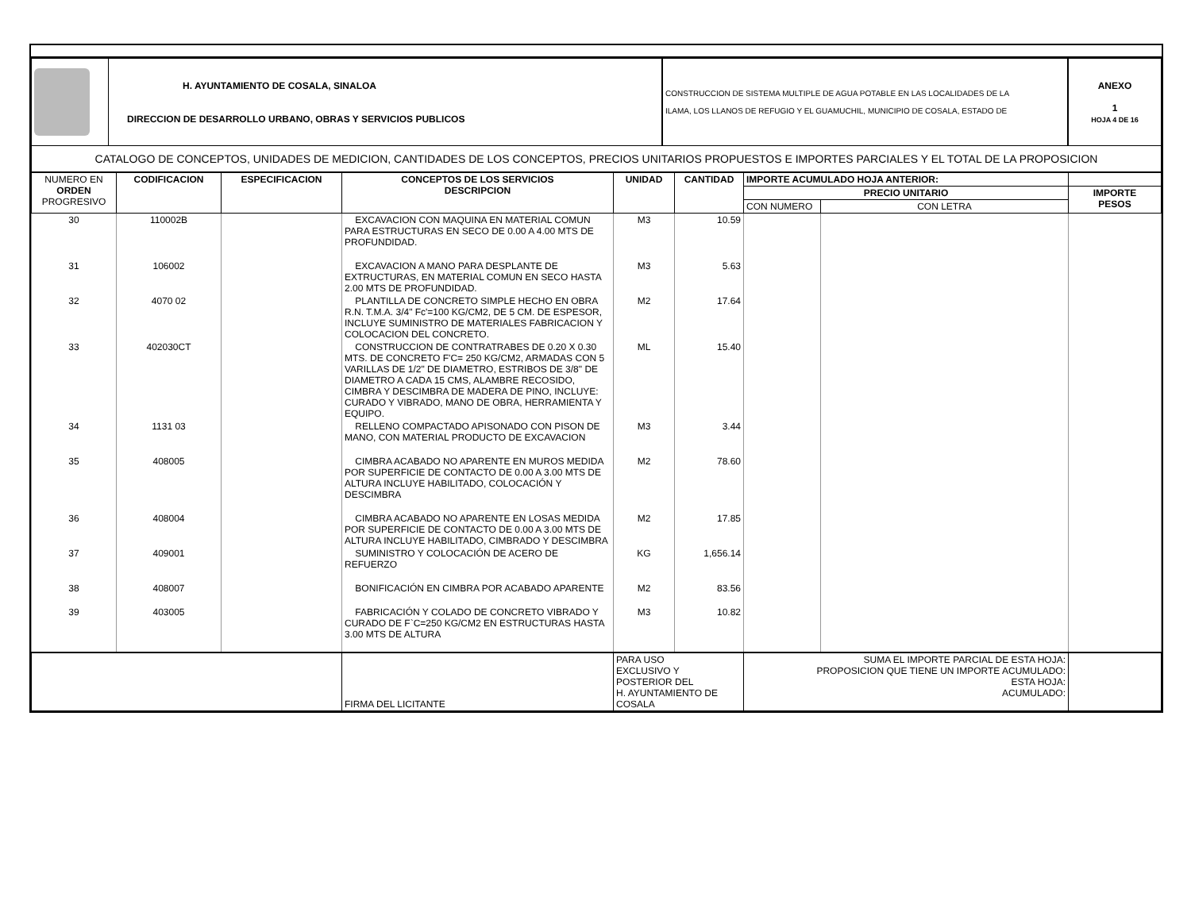| | H. AYUNTAMIENTO DE COSALA, SINALOA DIRECCION DE DESARROLLO URBANO, OBRAS Y SERVICIOS PUBLICOS | CONSTRUCCION DE SISTEMA MULTIPLE DE AGUA POTABLE EN LAS LOCALIDADES DE LA ILAMA, LOS LLANOS DE REFUGIO Y EL GUAMUCHIL, MUNICIPIO DE COSALA, ESTADO DE | ANEXO 1 HOJA 4 DE 16 |
| CATALOGO DE CONCEPTOS, UNIDADES DE MEDICION, CANTIDADES DE LOS CONCEPTOS, PRECIOS UNITARIOS PROPUESTOS E IMPORTES PARCIALES Y EL TOTAL DE LA PROPOSICION | | | |
| NUMERO EN ORDEN PROGRESIVO | CODIFICACION | ESPECIFICACION | CONCEPTOS DE LOS SERVICIOS DESCRIPCION | UNIDAD | CANTIDAD | IMPORTE ACUMULADO HOJA ANTERIOR: | | |
| --- | --- | --- | --- | --- | --- | --- | --- | --- |
| | | | | | | PRECIO UNITARIO | | IMPORTE PESOS |
| | | | | | | CON NUMERO | CON LETRA | |
| 30 | 110002B | | EXCAVACION CON MAQUINA EN MATERIAL COMUN PARA ESTRUCTURAS EN SECO DE 0.00 A 4.00 MTS DE PROFUNDIDAD. | M3 | 10.59 | | | |
| 31 | 106002 | | EXCAVACION A MANO PARA DESPLANTE DE EXTRUCTURAS, EN MATERIAL COMUN EN SECO HASTA 2.00 MTS DE PROFUNDIDAD. | M3 | 5.63 | | | |
| 32 | 4070 02 | | PLANTILLA DE CONCRETO SIMPLE HECHO EN OBRA R.N. T.M.A. 3/4" Fc'=100 KG/CM2, DE 5 CM. DE ESPESOR, INCLUYE SUMINISTRO DE MATERIALES FABRICACION Y COLOCACION DEL CONCRETO. | M2 | 17.64 | | | |
| 33 | 402030CT | | CONSTRUCCION DE CONTRATRABES DE 0.20 X 0.30 MTS. DE CONCRETO F'C= 250 KG/CM2, ARMADAS CON 5 VARILLAS DE 1/2" DE DIAMETRO, ESTRIBOS DE 3/8" DE DIAMETRO A CADA 15 CMS, ALAMBRE RECOSIDO, CIMBRA Y DESCIMBRA DE MADERA DE PINO, INCLUYE: CURADO Y VIBRADO, MANO DE OBRA, HERRAMIENTA Y EQUIPO. | ML | 15.40 | | | |
| 34 | 1131 03 | | RELLENO COMPACTADO APISONADO CON PISON DE MANO, CON MATERIAL PRODUCTO DE EXCAVACION | M3 | 3.44 | | | |
| 35 | 408005 | | CIMBRA ACABADO NO APARENTE EN MUROS MEDIDA POR SUPERFICIE DE CONTACTO DE 0.00 A 3.00 MTS DE ALTURA INCLUYE HABILITADO, COLOCACIÓN Y DESCIMBRA | M2 | 78.60 | | | |
| 36 | 408004 | | CIMBRA ACABADO NO APARENTE EN LOSAS MEDIDA POR SUPERFICIE DE CONTACTO DE 0.00 A 3.00 MTS DE ALTURA INCLUYE HABILITADO, CIMBRADO Y DESCIMBRA | M2 | 17.85 | | | |
| 37 | 409001 | | SUMINISTRO Y COLOCACIÓN DE ACERO DE REFUERZO | KG | 1,656.14 | | | |
| 38 | 408007 | | BONIFICACIÓN EN CIMBRA POR ACABADO APARENTE | M2 | 83.56 | | | |
| 39 | 403005 | | FABRICACIÓN Y COLADO DE CONCRETO VIBRADO Y CURADO DE F`C=250 KG/CM2 EN ESTRUCTURAS HASTA 3.00 MTS DE ALTURA | M3 | 10.82 | | | |
| | | | FIRMA DEL LICITANTE | PARA USO EXCLUSIVO Y POSTERIOR DEL H. AYUNTAMIENTO DE COSALA | | SUMA EL IMPORTE PARCIAL DE ESTA HOJA: PROPOSICION QUE TIENE UN IMPORTE ACUMULADO: ESTA HOJA: ACUMULADO: | | |